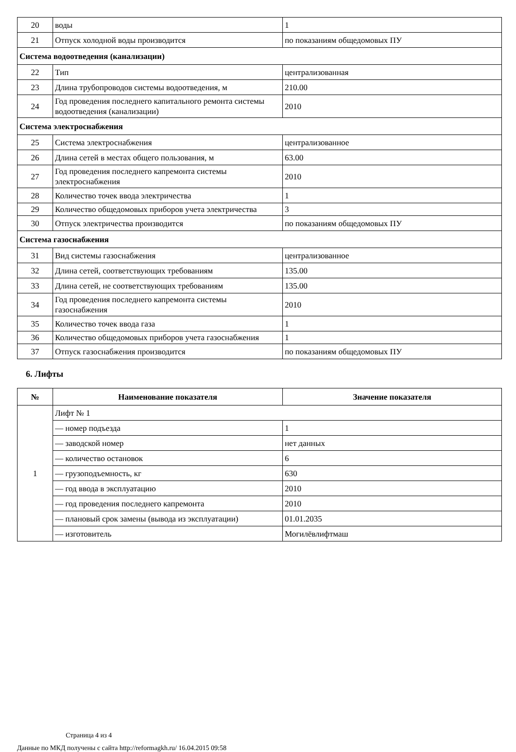| 20 | воды | 1 |
| 21 | Отпуск холодной воды производится | по показаниям общедомовых ПУ |
| Система водоотведения (канализации) | | |
| 22 | Тип | централизованная |
| 23 | Длина трубопроводов системы водоотведения, м | 210.00 |
| 24 | Год проведения последнего капитального ремонта системы водоотведения (канализации) | 2010 |
| Система электроснабжения | | |
| 25 | Система электроснабжения | централизованное |
| 26 | Длина сетей в местах общего пользования, м | 63.00 |
| 27 | Год проведения последнего капремонта системы электроснабжения | 2010 |
| 28 | Количество точек ввода электричества | 1 |
| 29 | Количество общедомовых приборов учета электричества | 3 |
| 30 | Отпуск электричества производится | по показаниям общедомовых ПУ |
| Система газоснабжения | | |
| 31 | Вид системы газоснабжения | централизованное |
| 32 | Длина сетей, соответствующих требованиям | 135.00 |
| 33 | Длина сетей, не соответствующих требованиям | 135.00 |
| 34 | Год проведения последнего капремонта системы газоснабжения | 2010 |
| 35 | Количество точек ввода газа | 1 |
| 36 | Количество общедомовых приборов учета газоснабжения | 1 |
| 37 | Отпуск газоснабжения производится | по показаниям общедомовых ПУ |
6. Лифты
| № | Наименование показателя | Значение показателя |
| --- | --- | --- |
| 1 | Лифт № 1 | |
| | — номер подъезда | 1 |
| | — заводской номер | нет данных |
| | — количество остановок | 6 |
| | — грузоподъемность, кг | 630 |
| | — год ввода в эксплуатацию | 2010 |
| | — год проведения последнего капремонта | 2010 |
| | — плановый срок замены (вывода из эксплуатации) | 01.01.2035 |
| | — изготовитель | Могилёвлифтмаш |
Страница 4 из 4
Данные по МКД получены с сайта http://reformagkh.ru/ 16.04.2015 09:58